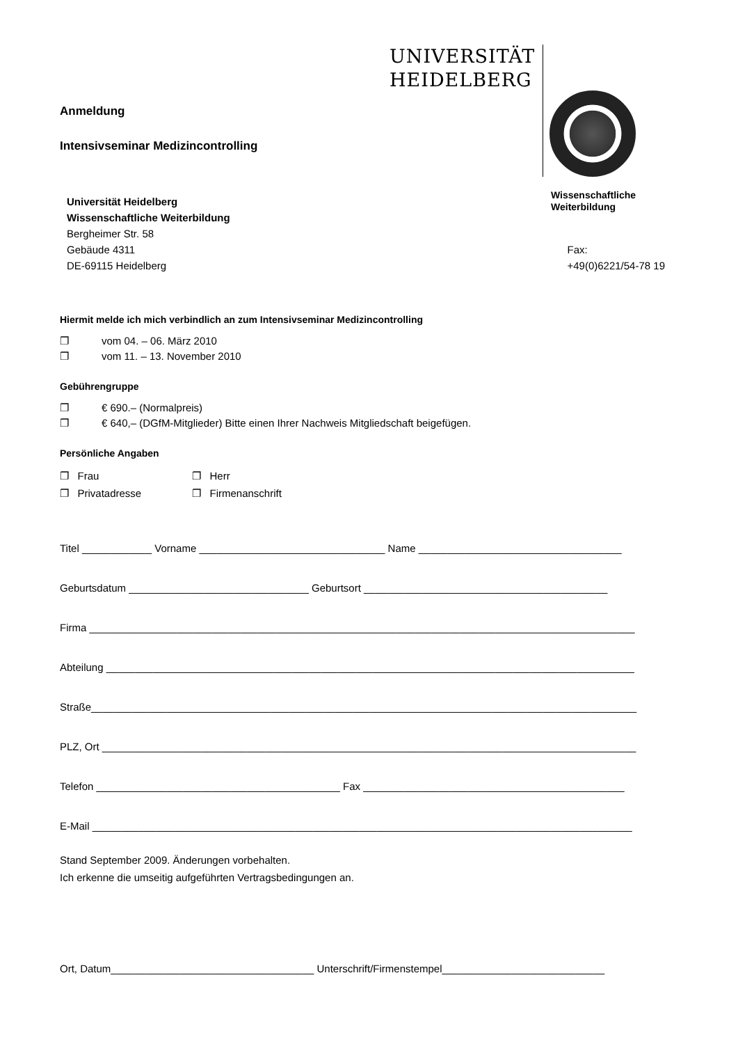UNIVERSITÄT
HEIDELBERG
Wissenschaftliche
Weiterbildung
Anmeldung
Intensivseminar Medizincontrolling
Universität Heidelberg
Wissenschaftliche Weiterbildung
Bergheimer Str. 58
Gebäude 4311
DE-69115 Heidelberg
Fax:
+49(0)6221/54-78 19
Hiermit melde ich mich verbindlich an zum Intensivseminar Medizincontrolling
❐ vom 04. – 06. März 2010
❐ vom 11. – 13. November 2010
Gebührengruppe
❐ € 690.– (Normalpreis)
❐ € 640,– (DGfM-Mitglieder) Bitte einen Ihrer Nachweis Mitgliedschaft beigefügen.
Persönliche Angaben
❐ Frau
❐ Herr
❐ Privatadresse
❐ Firmenanschrift
Titel ____________ Vorname ________________________________ Name ___________________________________
Geburtsdatum _______________________________ Geburtsort __________________________________________
Firma ______________________________________________________________________________________________
Abteilung ___________________________________________________________________________________________
Straße______________________________________________________________________________________________
PLZ, Ort ____________________________________________________________________________________________
Telefon __________________________________________ Fax _____________________________________________
E-Mail _____________________________________________________________________________________________
Stand September 2009. Änderungen vorbehalten.
Ich erkenne die umseitig aufgeführten Vertragsbedingungen an.
Ort, Datum___________________________________ Unterschrift/Firmenstempel____________________________